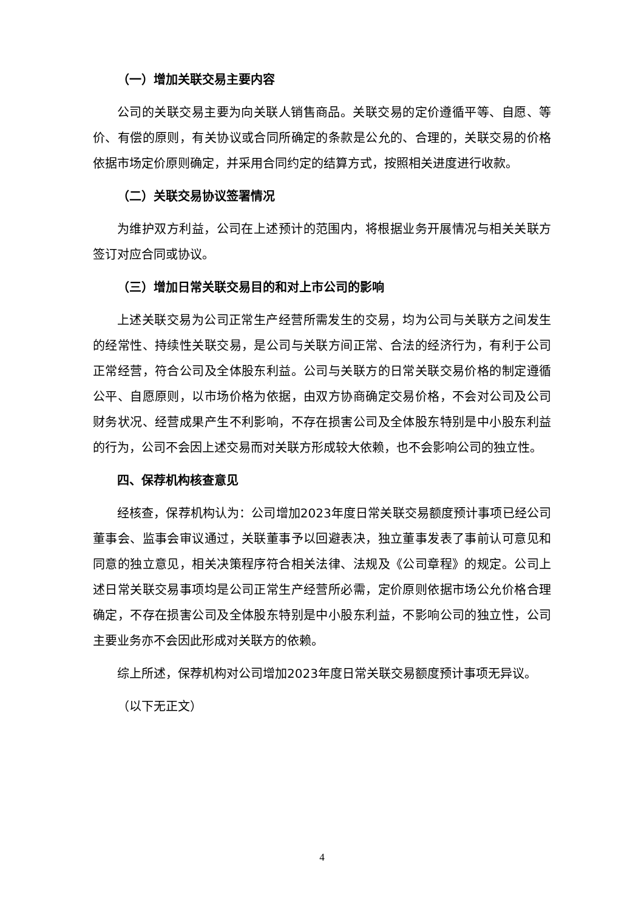（一）增加关联交易主要内容
公司的关联交易主要为向关联人销售商品。关联交易的定价遵循平等、自愿、等价、有偿的原则，有关协议或合同所确定的条款是公允的、合理的，关联交易的价格依据市场定价原则确定，并采用合同约定的结算方式，按照相关进度进行收款。
（二）关联交易协议签署情况
为维护双方利益，公司在上述预计的范围内，将根据业务开展情况与相关关联方签订对应合同或协议。
（三）增加日常关联交易目的和对上市公司的影响
上述关联交易为公司正常生产经营所需发生的交易，均为公司与关联方之间发生的经常性、持续性关联交易，是公司与关联方间正常、合法的经济行为，有利于公司正常经营，符合公司及全体股东利益。公司与关联方的日常关联交易价格的制定遵循公平、自愿原则，以市场价格为依据，由双方协商确定交易价格，不会对公司及公司财务状况、经营成果产生不利影响，不存在损害公司及全体股东特别是中小股东利益的行为，公司不会因上述交易而对关联方形成较大依赖，也不会影响公司的独立性。
四、保荐机构核查意见
经核查，保荐机构认为：公司增加2023年度日常关联交易额度预计事项已经公司董事会、监事会审议通过，关联董事予以回避表决，独立董事发表了事前认可意见和同意的独立意见，相关决策程序符合相关法律、法规及《公司章程》的规定。公司上述日常关联交易事项均是公司正常生产经营所必需，定价原则依据市场公允价格合理确定，不存在损害公司及全体股东特别是中小股东利益，不影响公司的独立性，公司主要业务亦不会因此形成对关联方的依赖。
综上所述，保荐机构对公司增加2023年度日常关联交易额度预计事项无异议。
（以下无正文）
4